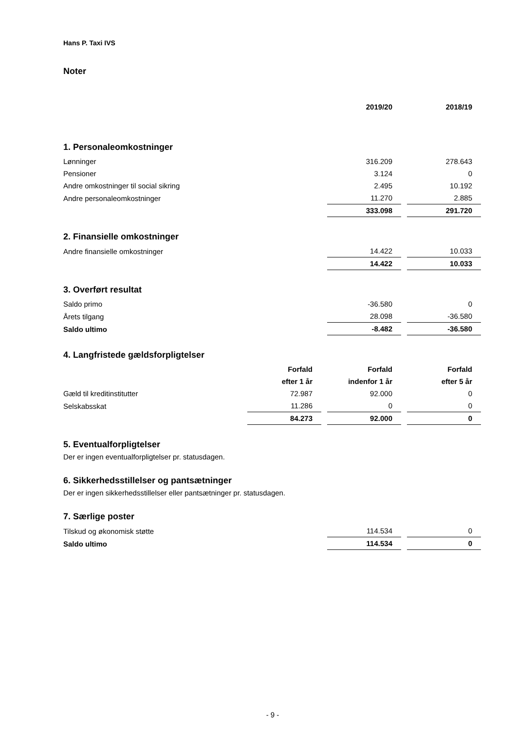Hans P. Taxi IVS
Noter
| | 2019/20 | 2018/19 |
1. Personaleomkostninger
| Lønninger | 316.209 | 278.643 |
| Pensioner | 3.124 | 0 |
| Andre omkostninger til social sikring | 2.495 | 10.192 |
| Andre personaleomkostninger | 11.270 | 2.885 |
| | 333.098 | 291.720 |
2. Finansielle omkostninger
| Andre finansielle omkostninger | 14.422 | 10.033 |
| | 14.422 | 10.033 |
3. Overført resultat
| Saldo primo | -36.580 | 0 |
| Årets tilgang | 28.098 | -36.580 |
| Saldo ultimo | -8.482 | -36.580 |
4. Langfristede gældsforpligtelser
| | Forfald | Forfald | Forfald |
| | efter 1 år | indenfor 1 år | efter 5 år |
| Gæld til kreditinstitutter | 72.987 | 92.000 | 0 |
| Selskabsskat | 11.286 | 0 | 0 |
| | 84.273 | 92.000 | 0 |
5. Eventualforpligtelser
Der er ingen eventualforpligtelser pr. statusdagen.
6. Sikkerhedsstillelser og pantsætninger
Der er ingen sikkerhedsstillelser eller pantsætninger pr. statusdagen.
7. Særlige poster
| Tilskud og økonomisk støtte | 114.534 | 0 |
| Saldo ultimo | 114.534 | 0 |
- 9 -